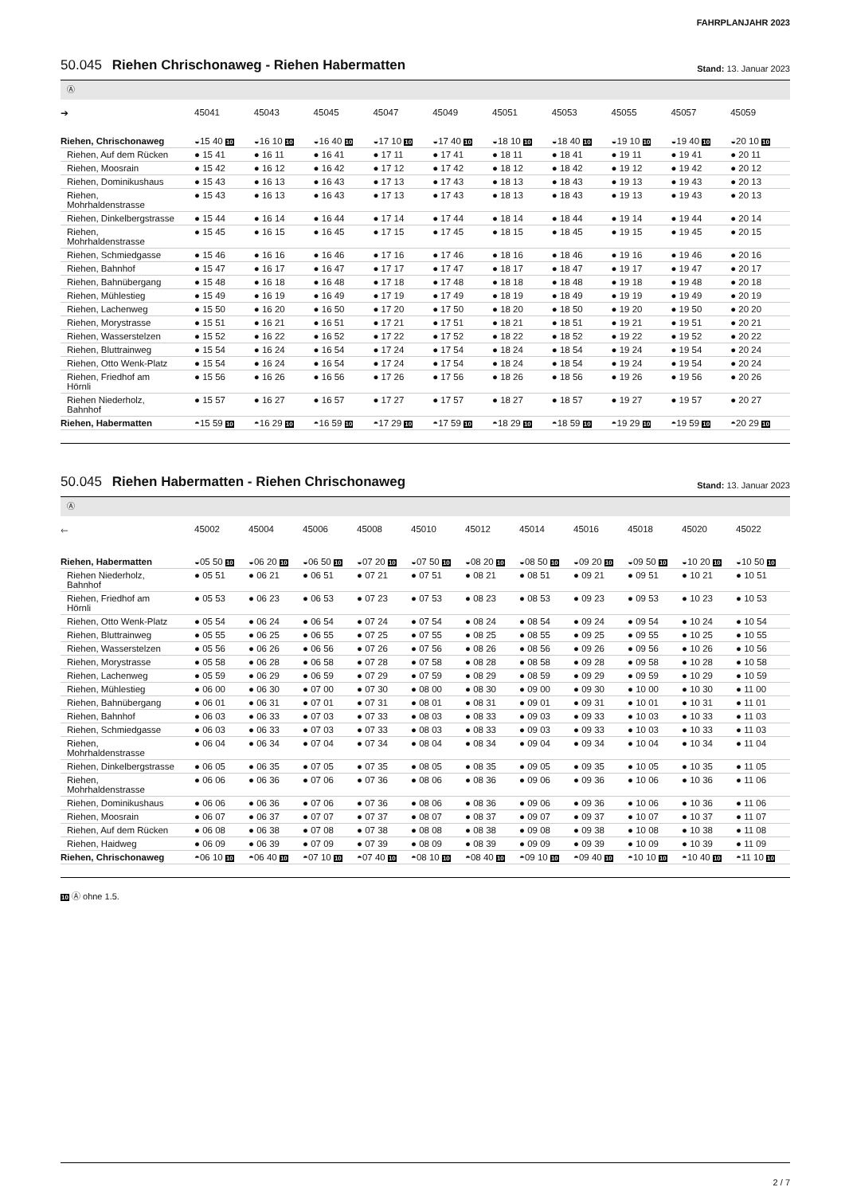FAHRPLANJAHR 2023
50.045 Riehen Chrischonaweg - Riehen Habermatten
Stand: 13. Januar 2023
Ⓐ
| ➔ | 45041 | 45043 | 45045 | 45047 | 45049 | 45051 | 45053 | 45055 | 45057 | 45059 |
| --- | --- | --- | --- | --- | --- | --- | --- | --- | --- | --- |
| Riehen, Chrischonaweg | ◒15 40 10 | ◒16 10 10 | ◒16 40 10 | ◒17 10 10 | ◒17 40 10 | ◒18 10 10 | ◒18 40 10 | ◒19 10 10 | ◒19 40 10 | ◒20 10 10 |
| Riehen, Auf dem Rücken | ● 15 41 | ● 16 11 | ● 16 41 | ● 17 11 | ● 17 41 | ● 18 11 | ● 18 41 | ● 19 11 | ● 19 41 | ● 20 11 |
| Riehen, Moosrain | ● 15 42 | ● 16 12 | ● 16 42 | ● 17 12 | ● 17 42 | ● 18 12 | ● 18 42 | ● 19 12 | ● 19 42 | ● 20 12 |
| Riehen, Dominikushaus | ● 15 43 | ● 16 13 | ● 16 43 | ● 17 13 | ● 17 43 | ● 18 13 | ● 18 43 | ● 19 13 | ● 19 43 | ● 20 13 |
| Riehen, Mohrhaldenstrasse | ● 15 43 | ● 16 13 | ● 16 43 | ● 17 13 | ● 17 43 | ● 18 13 | ● 18 43 | ● 19 13 | ● 19 43 | ● 20 13 |
| Riehen, Dinkelbergstrasse | ● 15 44 | ● 16 14 | ● 16 44 | ● 17 14 | ● 17 44 | ● 18 14 | ● 18 44 | ● 19 14 | ● 19 44 | ● 20 14 |
| Riehen, Mohrhaldenstrasse | ● 15 45 | ● 16 15 | ● 16 45 | ● 17 15 | ● 17 45 | ● 18 15 | ● 18 45 | ● 19 15 | ● 19 45 | ● 20 15 |
| Riehen, Schmiedgasse | ● 15 46 | ● 16 16 | ● 16 46 | ● 17 16 | ● 17 46 | ● 18 16 | ● 18 46 | ● 19 16 | ● 19 46 | ● 20 16 |
| Riehen, Bahnhof | ● 15 47 | ● 16 17 | ● 16 47 | ● 17 17 | ● 17 47 | ● 18 17 | ● 18 47 | ● 19 17 | ● 19 47 | ● 20 17 |
| Riehen, Bahnübergang | ● 15 48 | ● 16 18 | ● 16 48 | ● 17 18 | ● 17 48 | ● 18 18 | ● 18 48 | ● 19 18 | ● 19 48 | ● 20 18 |
| Riehen, Mühlestieg | ● 15 49 | ● 16 19 | ● 16 49 | ● 17 19 | ● 17 49 | ● 18 19 | ● 18 49 | ● 19 19 | ● 19 49 | ● 20 19 |
| Riehen, Lachenweg | ● 15 50 | ● 16 20 | ● 16 50 | ● 17 20 | ● 17 50 | ● 18 20 | ● 18 50 | ● 19 20 | ● 19 50 | ● 20 20 |
| Riehen, Morystrasse | ● 15 51 | ● 16 21 | ● 16 51 | ● 17 21 | ● 17 51 | ● 18 21 | ● 18 51 | ● 19 21 | ● 19 51 | ● 20 21 |
| Riehen, Wasserstelzen | ● 15 52 | ● 16 22 | ● 16 52 | ● 17 22 | ● 17 52 | ● 18 22 | ● 18 52 | ● 19 22 | ● 19 52 | ● 20 22 |
| Riehen, Bluttrainweg | ● 15 54 | ● 16 24 | ● 16 54 | ● 17 24 | ● 17 54 | ● 18 24 | ● 18 54 | ● 19 24 | ● 19 54 | ● 20 24 |
| Riehen, Otto Wenk-Platz | ● 15 54 | ● 16 24 | ● 16 54 | ● 17 24 | ● 17 54 | ● 18 24 | ● 18 54 | ● 19 24 | ● 19 54 | ● 20 24 |
| Riehen, Friedhof am Hörnli | ● 15 56 | ● 16 26 | ● 16 56 | ● 17 26 | ● 17 56 | ● 18 26 | ● 18 56 | ● 19 26 | ● 19 56 | ● 20 26 |
| Riehen Niederholz, Bahnhof | ● 15 57 | ● 16 27 | ● 16 57 | ● 17 27 | ● 17 57 | ● 18 27 | ● 18 57 | ● 19 27 | ● 19 57 | ● 20 27 |
| Riehen, Habermatten | ◓15 59 10 | ◓16 29 10 | ◓16 59 10 | ◓17 29 10 | ◓17 59 10 | ◓18 29 10 | ◓18 59 10 | ◓19 29 10 | ◓19 59 10 | ◓20 29 10 |
50.045 Riehen Habermatten - Riehen Chrischonaweg
Stand: 13. Januar 2023
Ⓐ
| 🡐 | 45002 | 45004 | 45006 | 45008 | 45010 | 45012 | 45014 | 45016 | 45018 | 45020 | 45022 |
| --- | --- | --- | --- | --- | --- | --- | --- | --- | --- | --- | --- |
| Riehen, Habermatten | ◒05 50 10 | ◒06 20 10 | ◒06 50 10 | ◒07 20 10 | ◒07 50 10 | ◒08 20 10 | ◒08 50 10 | ◒09 20 10 | ◒09 50 10 | ◒10 20 10 | ◒10 50 10 |
| Riehen Niederholz, Bahnhof | ● 05 51 | ● 06 21 | ● 06 51 | ● 07 21 | ● 07 51 | ● 08 21 | ● 08 51 | ● 09 21 | ● 09 51 | ● 10 21 | ● 10 51 |
| Riehen, Friedhof am Hörnli | ● 05 53 | ● 06 23 | ● 06 53 | ● 07 23 | ● 07 53 | ● 08 23 | ● 08 53 | ● 09 23 | ● 09 53 | ● 10 23 | ● 10 53 |
| Riehen, Otto Wenk-Platz | ● 05 54 | ● 06 24 | ● 06 54 | ● 07 24 | ● 07 54 | ● 08 24 | ● 08 54 | ● 09 24 | ● 09 54 | ● 10 24 | ● 10 54 |
| Riehen, Bluttrainweg | ● 05 55 | ● 06 25 | ● 06 55 | ● 07 25 | ● 07 55 | ● 08 25 | ● 08 55 | ● 09 25 | ● 09 55 | ● 10 25 | ● 10 55 |
| Riehen, Wasserstelzen | ● 05 56 | ● 06 26 | ● 06 56 | ● 07 26 | ● 07 56 | ● 08 26 | ● 08 56 | ● 09 26 | ● 09 56 | ● 10 26 | ● 10 56 |
| Riehen, Morystrasse | ● 05 58 | ● 06 28 | ● 06 58 | ● 07 28 | ● 07 58 | ● 08 28 | ● 08 58 | ● 09 28 | ● 09 58 | ● 10 28 | ● 10 58 |
| Riehen, Lachenweg | ● 05 59 | ● 06 29 | ● 06 59 | ● 07 29 | ● 07 59 | ● 08 29 | ● 08 59 | ● 09 29 | ● 09 59 | ● 10 29 | ● 10 59 |
| Riehen, Mühlestieg | ● 06 00 | ● 06 30 | ● 07 00 | ● 07 30 | ● 08 00 | ● 08 30 | ● 09 00 | ● 09 30 | ● 10 00 | ● 10 30 | ● 11 00 |
| Riehen, Bahnübergang | ● 06 01 | ● 06 31 | ● 07 01 | ● 07 31 | ● 08 01 | ● 08 31 | ● 09 01 | ● 09 31 | ● 10 01 | ● 10 31 | ● 11 01 |
| Riehen, Bahnhof | ● 06 03 | ● 06 33 | ● 07 03 | ● 07 33 | ● 08 03 | ● 08 33 | ● 09 03 | ● 09 33 | ● 10 03 | ● 10 33 | ● 11 03 |
| Riehen, Schmiedgasse | ● 06 03 | ● 06 33 | ● 07 03 | ● 07 33 | ● 08 03 | ● 08 33 | ● 09 03 | ● 09 33 | ● 10 03 | ● 10 33 | ● 11 03 |
| Riehen, Mohrhaldenstrasse | ● 06 04 | ● 06 34 | ● 07 04 | ● 07 34 | ● 08 04 | ● 08 34 | ● 09 04 | ● 09 34 | ● 10 04 | ● 10 34 | ● 11 04 |
| Riehen, Dinkelbergstrasse | ● 06 05 | ● 06 35 | ● 07 05 | ● 07 35 | ● 08 05 | ● 08 35 | ● 09 05 | ● 09 35 | ● 10 05 | ● 10 35 | ● 11 05 |
| Riehen, Mohrhaldenstrasse | ● 06 06 | ● 06 36 | ● 07 06 | ● 07 36 | ● 08 06 | ● 08 36 | ● 09 06 | ● 09 36 | ● 10 06 | ● 10 36 | ● 11 06 |
| Riehen, Dominikushaus | ● 06 06 | ● 06 36 | ● 07 06 | ● 07 36 | ● 08 06 | ● 08 36 | ● 09 06 | ● 09 36 | ● 10 06 | ● 10 36 | ● 11 06 |
| Riehen, Moosrain | ● 06 07 | ● 06 37 | ● 07 07 | ● 07 37 | ● 08 07 | ● 08 37 | ● 09 07 | ● 09 37 | ● 10 07 | ● 10 37 | ● 11 07 |
| Riehen, Auf dem Rücken | ● 06 08 | ● 06 38 | ● 07 08 | ● 07 38 | ● 08 08 | ● 08 38 | ● 09 08 | ● 09 38 | ● 10 08 | ● 10 38 | ● 11 08 |
| Riehen, Haidweg | ● 06 09 | ● 06 39 | ● 07 09 | ● 07 39 | ● 08 09 | ● 08 39 | ● 09 09 | ● 09 39 | ● 10 09 | ● 10 39 | ● 11 09 |
| Riehen, Chrischonaweg | ◓06 10 10 | ◓06 40 10 | ◓07 10 10 | ◓07 40 10 | ◓08 10 10 | ◓08 40 10 | ◓09 10 10 | ◓09 40 10 | ◓10 10 10 | ◓10 40 10 | ◓11 10 10 |
10 Ⓐ ohne 1.5.
2 / 7